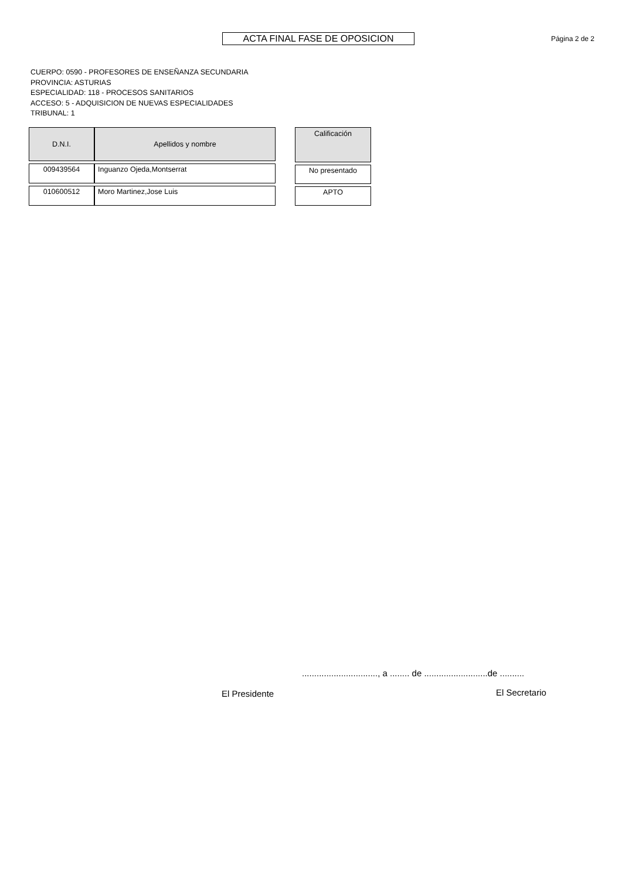ACTA FINAL FASE DE OPOSICION
Página 2 de 2
CUERPO: 0590 - PROFESORES DE ENSEÑANZA SECUNDARIA
PROVINCIA: ASTURIAS
ESPECIALIDAD: 118 - PROCESOS SANITARIOS
ACCESO: 5 - ADQUISICION DE NUEVAS ESPECIALIDADES
TRIBUNAL: 1
| D.N.I. | Apellidos y nombre |
| --- | --- |
| 009439564 | Inguanzo Ojeda,Montserrat |
| 010600512 | Moro Martinez,Jose Luis |
| Calificación |
| --- |
| No presentado |
| APTO |
..............................., a ........ de ..........................de ..........
El Presidente El Secretario